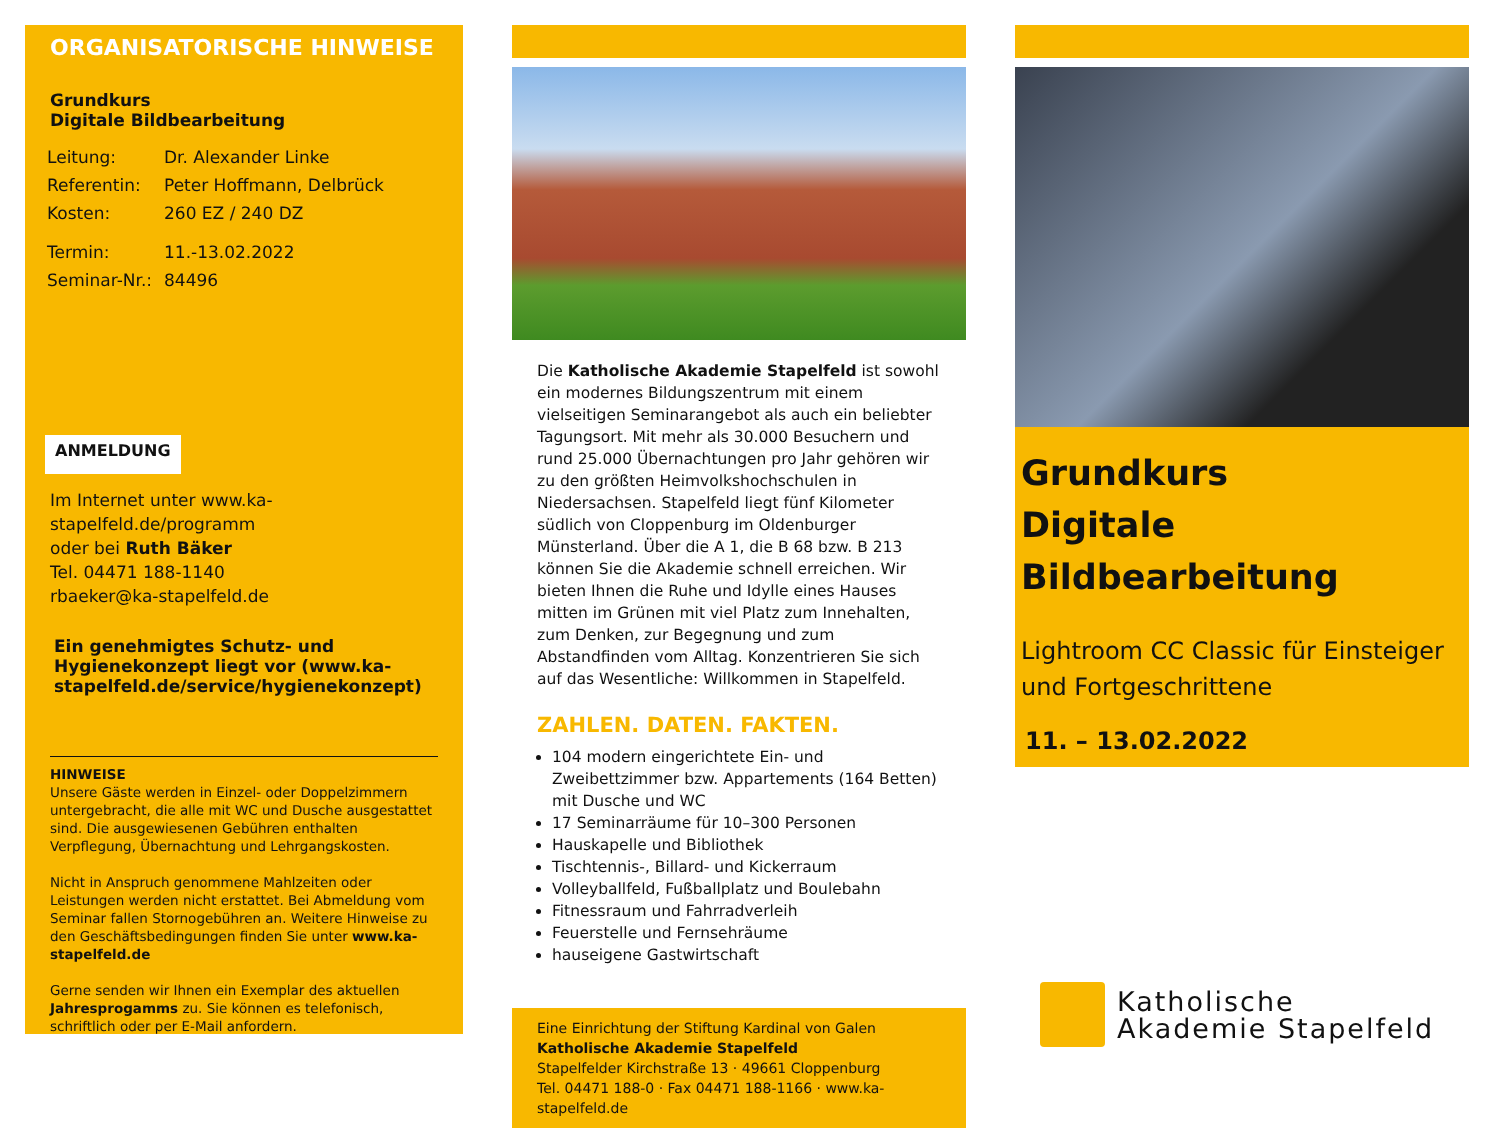ORGANISATORISCHE HINWEISE
Grundkurs
Digitale Bildbearbeitung
| Leitung: | Dr. Alexander Linke |
| Referentin: | Peter Hoffmann, Delbrück |
| Kosten: | 260 EZ / 240 DZ |
| Termin: | 11.-13.02.2022 |
| Seminar-Nr.: | 84496 |
ANMELDUNG
Im Internet unter www.ka-stapelfeld.de/programm
oder bei Ruth Bäker
Tel. 04471 188-1140
rbaeker@ka-stapelfeld.de
Ein genehmigtes Schutz- und Hygienekonzept liegt vor (www.ka-stapelfeld.de/service/hygienekonzept)
HINWEISE
Unsere Gäste werden in Einzel- oder Doppelzimmern untergebracht, die alle mit WC und Dusche ausgestattet sind. Die ausgewiesenen Gebühren enthalten Verpflegung, Übernachtung und Lehrgangskosten.
Nicht in Anspruch genommene Mahlzeiten oder Leistungen werden nicht erstattet. Bei Abmeldung vom Seminar fallen Stornogebühren an. Weitere Hinweise zu den Geschäftsbedingungen finden Sie unter www.ka-stapelfeld.de
Gerne senden wir Ihnen ein Exemplar des aktuellen Jahresprogamms zu. Sie können es telefonisch, schriftlich oder per E-Mail anfordern.
Die Katholische Akademie Stapelfeld ist sowohl ein modernes Bildungszentrum mit einem vielseitigen Seminarangebot als auch ein beliebter Tagungsort. Mit mehr als 30.000 Besuchern und rund 25.000 Übernachtungen pro Jahr gehören wir zu den größten Heimvolkshochschulen in Niedersachsen. Stapelfeld liegt fünf Kilometer südlich von Cloppenburg im Oldenburger Münsterland. Über die A 1, die B 68 bzw. B 213 können Sie die Akademie schnell erreichen. Wir bieten Ihnen die Ruhe und Idylle eines Hauses mitten im Grünen mit viel Platz zum Innehalten, zum Denken, zur Begegnung und zum Abstandfinden vom Alltag. Konzentrieren Sie sich auf das Wesentliche: Willkommen in Stapelfeld.
ZAHLEN. DATEN. FAKTEN.
104 modern eingerichtete Ein- und Zweibettzimmer bzw. Appartements (164 Betten) mit Dusche und WC
17 Seminarräume für 10–300 Personen
Hauskapelle und Bibliothek
Tischtennis-, Billard- und Kickerraum
Volleyballfeld, Fußballplatz und Boulebahn
Fitnessraum und Fahrradverleih
Feuerstelle und Fernsehräume
hauseigene Gastwirtschaft
Eine Einrichtung der Stiftung Kardinal von Galen
Katholische Akademie Stapelfeld
Stapelfelder Kirchstraße 13 · 49661 Cloppenburg
Tel. 04471 188-0 · Fax 04471 188-1166 · www.ka-stapelfeld.de
Grundkurs
Digitale Bildbearbeitung
Lightroom CC Classic für Einsteiger und Fortgeschrittene
11. – 13.02.2022
Katholische
Akademie Stapelfeld